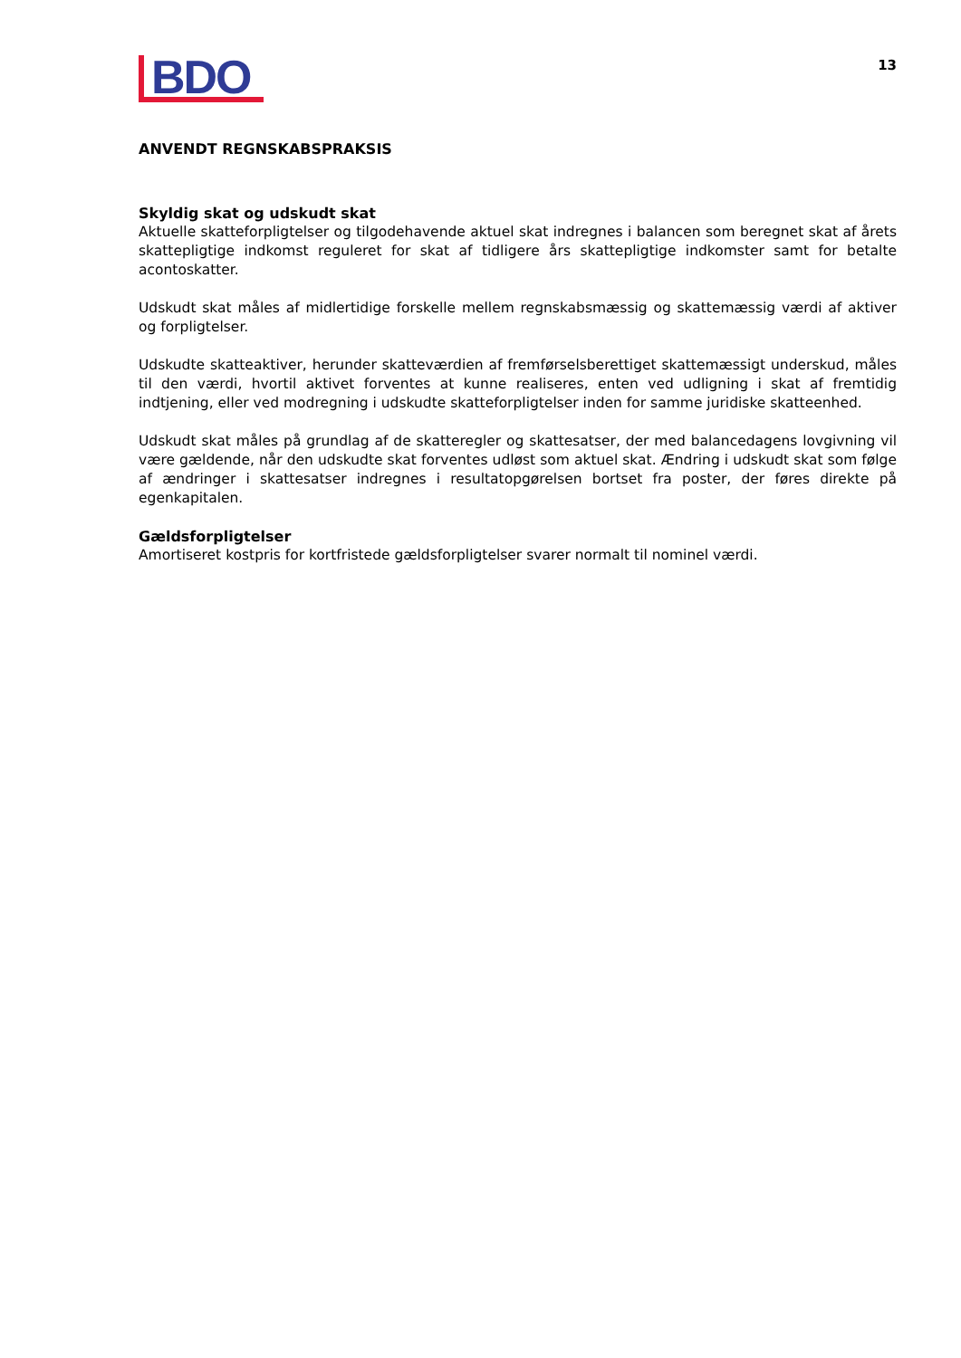BDO
13
ANVENDT REGNSKABSPRAKSIS
Skyldig skat og udskudt skat
Aktuelle skatteforpligtelser og tilgodehavende aktuel skat indregnes i balancen som beregnet skat af årets skattepligtige indkomst reguleret for skat af tidligere års skattepligtige indkomster samt for betalte acontoskatter.
Udskudt skat måles af midlertidige forskelle mellem regnskabsmæssig og skattemæssig værdi af aktiver og forpligtelser.
Udskudte skatteaktiver, herunder skatteværdien af fremførselsberettiget skattemæssigt underskud, måles til den værdi, hvortil aktivet forventes at kunne realiseres, enten ved udligning i skat af fremtidig indtjening, eller ved modregning i udskudte skatteforpligtelser inden for samme juridiske skatteenhed.
Udskudt skat måles på grundlag af de skatteregler og skattesatser, der med balancedagens lovgivning vil være gældende, når den udskudte skat forventes udløst som aktuel skat. Ændring i udskudt skat som følge af ændringer i skattesatser indregnes i resultatopgørelsen bortset fra poster, der føres direkte på egenkapitalen.
Gældsforpligtelser
Amortiseret kostpris for kortfristede gældsforpligtelser svarer normalt til nominel værdi.